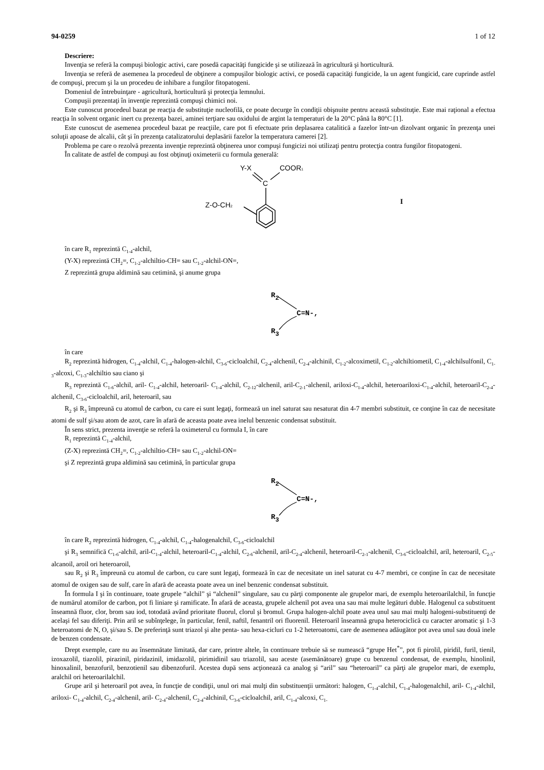94-0259 1 of 12
Descriere:
Invenţia se referă la compuşi biologic activi, care posedă capacităţi fungicide şi se utilizează în agricultură şi horticultură.
Invenţia se referă de asemenea la procedeul de obţinere a compuşilor biologic activi, ce posedă capacităţi fungicide, la un agent fungicid, care cuprinde astfel de compuşi, precum şi la un procedeu de inhibare a fungilor fitopatogeni.
Domeniul de întrebuinţare - agricultură, horticultură şi protecţia lemnului.
Compuşii prezentaţi în invenţie reprezintă compuşi chimici noi.
Este cunoscut procedeul bazat pe reacţia de substituţie nucleofilă, ce poate decurge în condiţii obişnuite pentru această substituţie. Este mai raţional a efectua reacţia în solvent organic inert cu prezenţa bazei, aminei terţiare sau oxidului de argint la temperaturi de la 20°C până la 80°C [1].
Este cunoscut de asemenea procedeul bazat pe reacţiile, care pot fi efectuate prin deplasarea catalitică a fazelor într-un dizolvant organic în prezenţa unei soluţii apoase de alcalii, cât şi în prezenţa catalizatorului deplasării fazelor la temperatura camerei [2].
Problema pe care o rezolvă prezenta invenţie reprezintă obţinerea unor compuşi fungicizi noi utilizaţi pentru protecţia contra fungilor fitopatogeni.
În calitate de astfel de compuşi au fost obţinuţi oximeterii cu formula generală:
Y-X
COOR1
C
Z-O-CH2
I
în care R<sub>1</sub> reprezintă C<sub>1-4</sub>-alchil,
(Y-X) reprezintă CH<sub>2</sub>=, C<sub>1-2</sub>-alchiltio-CH= sau C<sub>1-2</sub>-alchil-ON=,
Z reprezintă grupa aldimină sau cetimină, şi anume grupa
R2
C=N-,
R3
în care
R<sub>2</sub> reprezintă hidrogen, C<sub>1-4</sub>-alchil, C<sub>1-4</sub>-halogen-alchil, C<sub>3-6</sub>-cicloalchil, C<sub>2-4</sub>-alchenil, C<sub>2-4</sub>-alchinil, C<sub>1-2</sub>-alcoximetil, C<sub>1-2</sub>-alchiltiometil, C<sub>1-4</sub>-alchilsulfonil, C<sub>1-3</sub>-alcoxi, C<sub>1-3</sub>-alchiltio sau ciano şi
R<sub>3</sub> reprezintă C<sub>1-6</sub>-alchil, aril- C<sub>1-4</sub>-alchil, heteroaril- C<sub>1-4</sub>-alchil, C<sub>2-12</sub>-alchenil, aril-C<sub>2-1</sub>-alchenil, ariloxi-C<sub>1-4</sub>-alchil, heteroariloxi-C<sub>1-4</sub>-alchil, heteroaril-C<sub>2-4</sub>-alchenil, C<sub>3-6</sub>-cicloalchil, aril, heteroaril, sau
R<sub>2</sub> şi R<sub>3</sub> împreună cu atomul de carbon, cu care ei sunt legaţi, formează un inel saturat sau nesaturat din 4-7 membri substituit, ce conţine în caz de necesitate atomi de sulf şi/sau atom de azot, care în afară de aceasta poate avea inelul benzenic condensat substituit.
În sens strict, prezenta invenţie se referă la oximeterul cu formula I, în care
R<sub>1</sub> reprezintă C<sub>1-4</sub>-alchil,
(Z-X) reprezintă CH<sub>2</sub>=, C<sub>1-2</sub>-alchiltio-CH= sau C<sub>1-2</sub>-alchil-ON=
şi Z reprezintă grupa aldimină sau cetimină, în particular grupa
R2
C=N-,
R3
în care R<sub>2</sub> reprezintă hidrogen, C<sub>1-4</sub>-alchil, C<sub>1-4</sub>-halogenalchil, C<sub>3-6</sub>-cicloalchil
şi R<sub>3</sub> semnifică C<sub>1-6</sub>-alchil, aril-C<sub>1-4</sub>-alchil, heteroaril-C<sub>1-4</sub>-alchil, C<sub>2-6</sub>-alchenil, aril-C<sub>2-4</sub>-alchenil, heteroaril-C<sub>2-1</sub>-alchenil, C<sub>3-6</sub>-cicloalchil, aril, heteroaril, C<sub>2-5</sub>-alcanoil, aroil ori heteroaroil,
sau R<sub>2</sub> şi R<sub>3</sub> împreună cu atomul de carbon, cu care sunt legaţi, formează în caz de necesitate un inel saturat cu 4-7 membri, ce conţine în caz de necesitate atomul de oxigen sau de sulf, care în afară de aceasta poate avea un inel benzenic condensat substituit.
În formula I şi în continuare, toate grupele “alchil” şi “alchenil” singulare, sau cu părţi componente ale grupelor mari, de exemplu heteroarilalchil, în funcţie de numărul atomilor de carbon, pot fi liniare şi ramificate. În afară de aceasta, grupele alchenil pot avea una sau mai multe legături duble. Halogenul ca substituent înseamnă fluor, clor, brom sau iod, totodată având prioritate fluorul, clorul şi bromul. Grupa halogen-alchil poate avea unul sau mai mulţi halogeni-substituenţi de acelaşi fel sau diferiţi. Prin aril se subînţelege, în particular, fenil, naftil, fenantril ori fluorenil. Heteroaril înseamnă grupa heterociclică cu caracter aromatic şi 1-3 heteroatomi de N, O, şi/sau S. De preferinţă sunt triazol şi alte penta- sau hexa-cicluri cu 1-2 heteroatomi, care de asemenea adăugător pot avea unul sau două inele de benzen condensate.
Drept exemple, care nu au însemnătate limitată, dar care, printre altele, în continuare trebuie să se numească “grupe Het<sup>*</sup>”, pot fi pirolil, piridil, furil, tienil, izoxazolil, tiazolil, pirazinil, piridazinil, imidazolil, pirimidinil sau triazolil, sau aceste (asemănătoare) grupe cu benzenul condensat, de exemplu, hinolinil, hinoxalinil, benzofuril, benzotienil sau dibenzofuril. Acestea după sens acţionează ca analog şi “aril” sau “heteroaril” ca părţi ale grupelor mari, de exemplu, aralchil ori heteroarilalchil.
Grupe aril şi heteroaril pot avea, în funcţie de condiţii, unul ori mai mulţi din substituenţii următori: halogen, C<sub>1-4</sub>-alchil, C<sub>1-4</sub>-halogenalchil, aril- C<sub>1-4</sub>-alchil, ariloxi- C<sub>1-4</sub>-alchil, C<sub>2-4</sub>-alchenil, aril- C<sub>2-4</sub>-alchenil, C<sub>2-4</sub>-alchinil, C<sub>3-6</sub>-cicloalchil, aril, C<sub>1-4</sub>-alcoxi, C<sub>1-</sub>